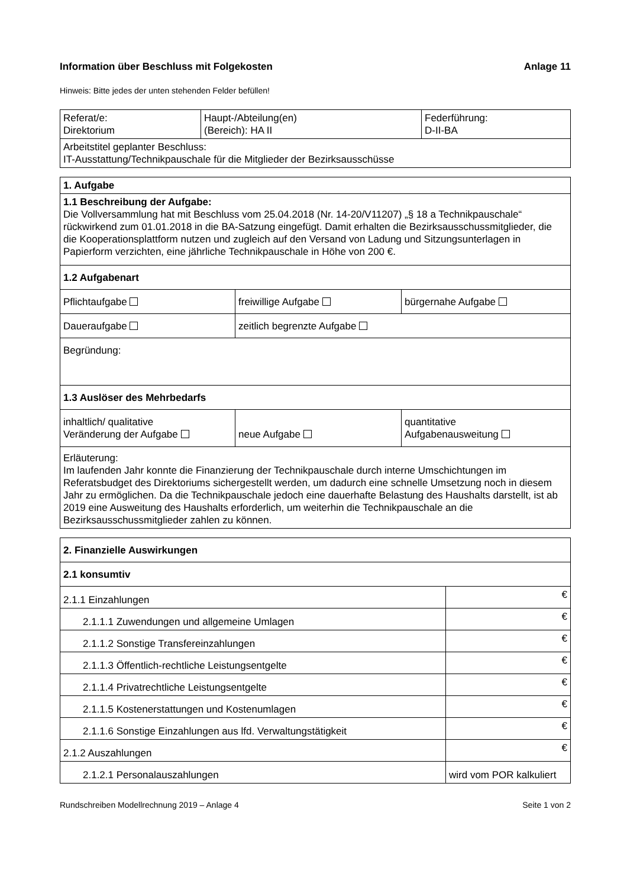Information über Beschluss mit Folgekosten Anlage 11
Hinweis: Bitte jedes der unten stehenden Felder befüllen!
| Referat/e: Direktorium | Haupt-/Abteilung(en) (Bereich): HA II | Federführung: D-II-BA |
| Arbeitstitel geplanter Beschluss: IT-Ausstattung/Technikpauschale für die Mitglieder der Bezirksausschüsse | | |
| 1. Aufgabe | | |
| 1.1 Beschreibung der Aufgabe: Die Vollversammlung hat mit Beschluss vom 25.04.2018 (Nr. 14-20/V11207) „§ 18 a Technikpauschale“ rückwirkend zum 01.01.2018 in die BA-Satzung eingefügt. Damit erhalten die Bezirksausschussmitglieder, die die Kooperationsplattform nutzen und zugleich auf den Versand von Ladung und Sitzungsunterlagen in Papierform verzichten, eine jährliche Technikpauschale in Höhe von 200 €. | | |
| 1.2 Aufgabenart | | |
| Pflichtaufgabe | freiwillige Aufgabe | bürgernahe Aufgabe |
| Daueraufgabe | zeitlich begrenzte Aufgabe | |
| Begründung: | | |
| 1.3 Auslöser des Mehrbedarfs | | |
| inhaltlich/ qualitative Veränderung der Aufgabe | neue Aufgabe | quantitative Aufgabenausweitung |
| Erläuterung: Im laufenden Jahr konnte die Finanzierung der Technikpauschale durch interne Umschichtungen im Referatsbudget des Direktoriums sichergestellt werden, um dadurch eine schnelle Umsetzung noch in diesem Jahr zu ermöglichen. Da die Technikpauschale jedoch eine dauerhafte Belastung des Haushalts darstellt, ist ab 2019 eine Ausweitung des Haushalts erforderlich, um weiterhin die Technikpauschale an die Bezirksausschussmitglieder zahlen zu können. | | |
| 2. Finanzielle Auswirkungen | |
| 2.1 konsumtiv | |
| 2.1.1 Einzahlungen | € |
| 2.1.1.1 Zuwendungen und allgemeine Umlagen | € |
| 2.1.1.2 Sonstige Transfereinzahlungen | € |
| 2.1.1.3 Öffentlich-rechtliche Leistungsentgelte | € |
| 2.1.1.4 Privatrechtliche Leistungsentgelte | € |
| 2.1.1.5 Kostenerstattungen und Kostenumlagen | € |
| 2.1.1.6 Sonstige Einzahlungen aus lfd. Verwaltungstätigkeit | € |
| 2.1.2 Auszahlungen | € |
| 2.1.2.1 Personalauszahlungen | wird vom POR kalkuliert |
Rundschreiben Modellrechnung 2019 – Anlage 4 Seite 1 von 2